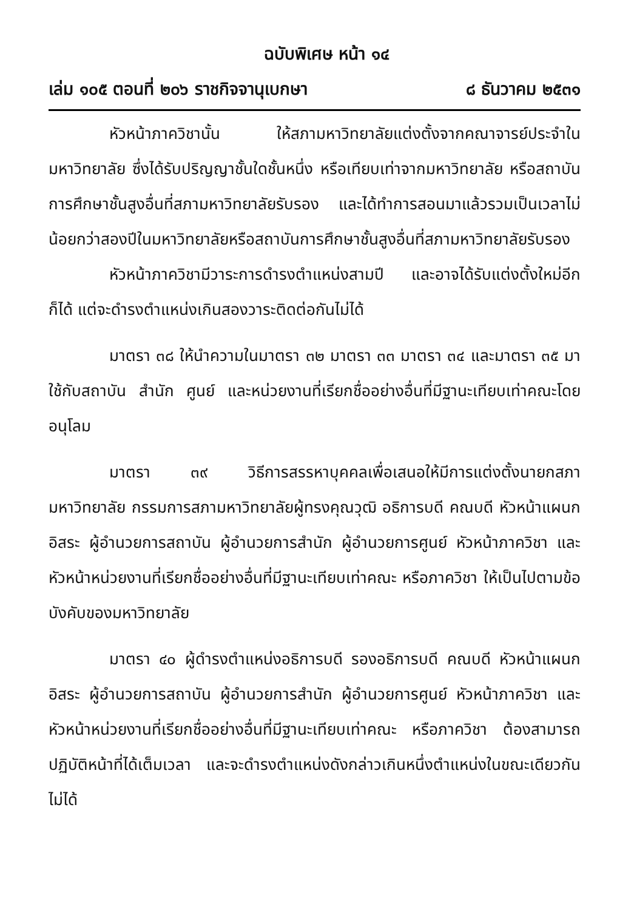ฉบับพิเศษ หน้า ๑๔
เล่ม ๑๐๕ ตอนที่ ๒๐๖ ราชกิจจานุเบกษา ๘ ธันวาคม ๒๕๓๑
หัวหน้าภาควิชานั้น ให้สภามหาวิทยาลัยแต่งตั้งจากคณาจารย์ประจำในมหาวิทยาลัย ซึ่งได้รับปริญญาชั้นใดชั้นหนึ่ง หรือเทียบเท่าจากมหาวิทยาลัย หรือสถาบันการศึกษาชั้นสูงอื่นที่สภามหาวิทยาลัยรับรอง และได้ทำการสอนมาแล้วรวมเป็นเวลาไม่น้อยกว่าสองปีในมหาวิทยาลัยหรือสถาบันการศึกษาชั้นสูงอื่นที่สภามหาวิทยาลัยรับรอง
หัวหน้าภาควิชามีวาระการดำรงตำแหน่งสามปี และอาจได้รับแต่งตั้งใหม่อีกก็ได้ แต่จะดำรงตำแหน่งเกินสองวาระติดต่อกันไม่ได้
มาตรา ๓๘ ให้นำความในมาตรา ๓๒ มาตรา ๓๓ มาตรา ๓๔ และมาตรา ๓๕ มาใช้กับสถาบัน สำนัก ศูนย์ และหน่วยงานที่เรียกชื่ออย่างอื่นที่มีฐานะเทียบเท่าคณะโดยอนุโลม
มาตรา ๓๙ วิธีการสรรหาบุคคลเพื่อเสนอให้มีการแต่งตั้งนายกสภามหาวิทยาลัย กรรมการสภามหาวิทยาลัยผู้ทรงคุณวุฒิ อธิการบดี คณบดี หัวหน้าแผนกอิสระ ผู้อำนวยการสถาบัน ผู้อำนวยการสำนัก ผู้อำนวยการศูนย์ หัวหน้าภาควิชา และหัวหน้าหน่วยงานที่เรียกชื่ออย่างอื่นที่มีฐานะเทียบเท่าคณะ หรือภาควิชา ให้เป็นไปตามข้อบังคับของมหาวิทยาลัย
มาตรา ๔๐ ผู้ดำรงตำแหน่งอธิการบดี รองอธิการบดี คณบดี หัวหน้าแผนกอิสระ ผู้อำนวยการสถาบัน ผู้อำนวยการสำนัก ผู้อำนวยการศูนย์ หัวหน้าภาควิชา และหัวหน้าหน่วยงานที่เรียกชื่ออย่างอื่นที่มีฐานะเทียบเท่าคณะ หรือภาควิชา ต้องสามารถปฏิบัติหน้าที่ได้เต็มเวลา และจะดำรงตำแหน่งดังกล่าวเกินหนึ่งตำแหน่งในขณะเดียวกันไม่ได้